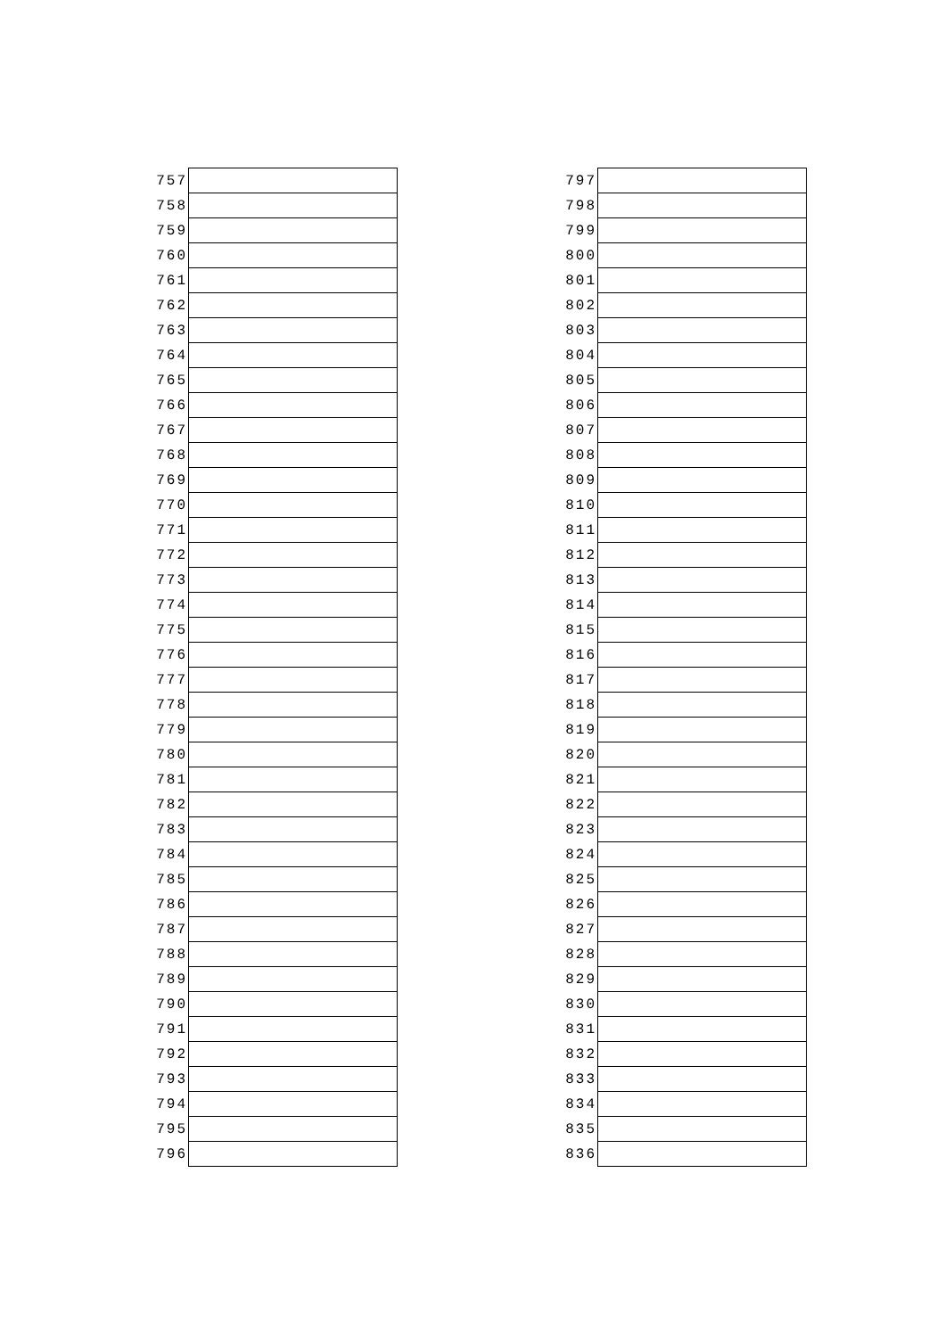| 757 | |
| 758 | |
| 759 | |
| 760 | |
| 761 | |
| 762 | |
| 763 | |
| 764 | |
| 765 | |
| 766 | |
| 767 | |
| 768 | |
| 769 | |
| 770 | |
| 771 | |
| 772 | |
| 773 | |
| 774 | |
| 775 | |
| 776 | |
| 777 | |
| 778 | |
| 779 | |
| 780 | |
| 781 | |
| 782 | |
| 783 | |
| 784 | |
| 785 | |
| 786 | |
| 787 | |
| 788 | |
| 789 | |
| 790 | |
| 791 | |
| 792 | |
| 793 | |
| 794 | |
| 795 | |
| 796 | |
| 797 | |
| 798 | |
| 799 | |
| 800 | |
| 801 | |
| 802 | |
| 803 | |
| 804 | |
| 805 | |
| 806 | |
| 807 | |
| 808 | |
| 809 | |
| 810 | |
| 811 | |
| 812 | |
| 813 | |
| 814 | |
| 815 | |
| 816 | |
| 817 | |
| 818 | |
| 819 | |
| 820 | |
| 821 | |
| 822 | |
| 823 | |
| 824 | |
| 825 | |
| 826 | |
| 827 | |
| 828 | |
| 829 | |
| 830 | |
| 831 | |
| 832 | |
| 833 | |
| 834 | |
| 835 | |
| 836 | |